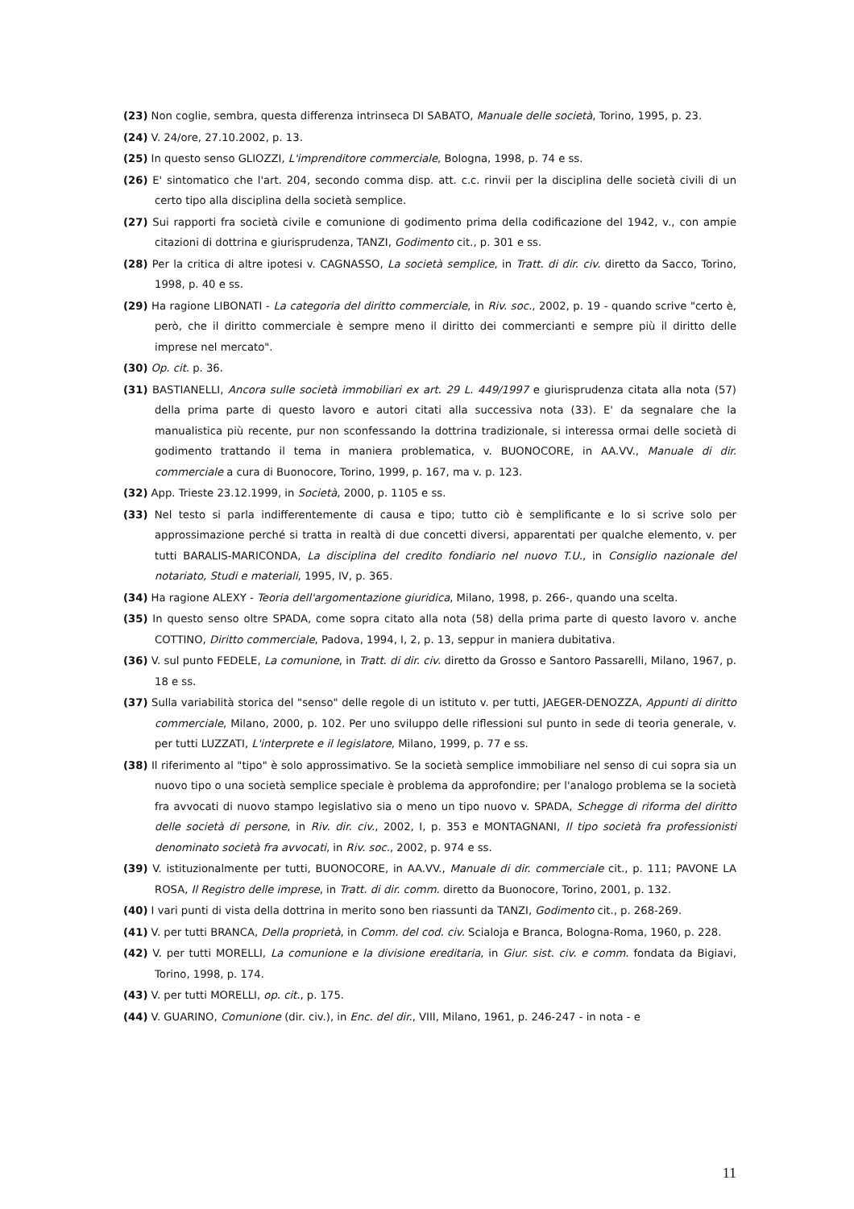(23) Non coglie, sembra, questa differenza intrinseca DI SABATO, Manuale delle società, Torino, 1995, p. 23.
(24) V. 24/ore, 27.10.2002, p. 13.
(25) In questo senso GLIOZZI, L'imprenditore commerciale, Bologna, 1998, p. 74 e ss.
(26) E' sintomatico che l'art. 204, secondo comma disp. att. c.c. rinvii per la disciplina delle società civili di un certo tipo alla disciplina della società semplice.
(27) Sui rapporti fra società civile e comunione di godimento prima della codificazione del 1942, v., con ampie citazioni di dottrina e giurisprudenza, TANZI, Godimento cit., p. 301 e ss.
(28) Per la critica di altre ipotesi v. CAGNASSO, La società semplice, in Tratt. di dir. civ. diretto da Sacco, Torino, 1998, p. 40 e ss.
(29) Ha ragione LIBONATI - La categoria del diritto commerciale, in Riv. soc., 2002, p. 19 - quando scrive "certo è, però, che il diritto commerciale è sempre meno il diritto dei commercianti e sempre più il diritto delle imprese nel mercato".
(30) Op. cit. p. 36.
(31) BASTIANELLI, Ancora sulle società immobiliari ex art. 29 L. 449/1997 e giurisprudenza citata alla nota (57) della prima parte di questo lavoro e autori citati alla successiva nota (33). E' da segnalare che la manualistica più recente, pur non sconfessando la dottrina tradizionale, si interessa ormai delle società di godimento trattando il tema in maniera problematica, v. BUONOCORE, in AA.VV., Manuale di dir. commerciale a cura di Buonocore, Torino, 1999, p. 167, ma v. p. 123.
(32) App. Trieste 23.12.1999, in Società, 2000, p. 1105 e ss.
(33) Nel testo si parla indifferentemente di causa e tipo; tutto ciò è semplificante e lo si scrive solo per approssimazione perché si tratta in realtà di due concetti diversi, apparentati per qualche elemento, v. per tutti BARALIS-MARICONDA, La disciplina del credito fondiario nel nuovo T.U., in Consiglio nazionale del notariato, Studi e materiali, 1995, IV, p. 365.
(34) Ha ragione ALEXY - Teoria dell'argomentazione giuridica, Milano, 1998, p. 266-, quando una scelta.
(35) In questo senso oltre SPADA, come sopra citato alla nota (58) della prima parte di questo lavoro v. anche COTTINO, Diritto commerciale, Padova, 1994, I, 2, p. 13, seppur in maniera dubitativa.
(36) V. sul punto FEDELE, La comunione, in Tratt. di dir. civ. diretto da Grosso e Santoro Passarelli, Milano, 1967, p. 18 e ss.
(37) Sulla variabilità storica del "senso" delle regole di un istituto v. per tutti, JAEGER-DENOZZA, Appunti di diritto commerciale, Milano, 2000, p. 102. Per uno sviluppo delle riflessioni sul punto in sede di teoria generale, v. per tutti LUZZATI, L'interprete e il legislatore, Milano, 1999, p. 77 e ss.
(38) Il riferimento al "tipo" è solo approssimativo. Se la società semplice immobiliare nel senso di cui sopra sia un nuovo tipo o una società semplice speciale è problema da approfondire; per l'analogo problema se la società fra avvocati di nuovo stampo legislativo sia o meno un tipo nuovo v. SPADA, Schegge di riforma del diritto delle società di persone, in Riv. dir. civ., 2002, I, p. 353 e MONTAGNANI, Il tipo società fra professionisti denominato società fra avvocati, in Riv. soc., 2002, p. 974 e ss.
(39) V. istituzionalmente per tutti, BUONOCORE, in AA.VV., Manuale di dir. commerciale cit., p. 111; PAVONE LA ROSA, Il Registro delle imprese, in Tratt. di dir. comm. diretto da Buonocore, Torino, 2001, p. 132.
(40) I vari punti di vista della dottrina in merito sono ben riassunti da TANZI, Godimento cit., p. 268-269.
(41) V. per tutti BRANCA, Della proprietà, in Comm. del cod. civ. Scialoja e Branca, Bologna-Roma, 1960, p. 228.
(42) V. per tutti MORELLI, La comunione e la divisione ereditaria, in Giur. sist. civ. e comm. fondata da Bigiavi, Torino, 1998, p. 174.
(43) V. per tutti MORELLI, op. cit., p. 175.
(44) V. GUARINO, Comunione (dir. civ.), in Enc. del dir., VIII, Milano, 1961, p. 246-247 - in nota - e
11